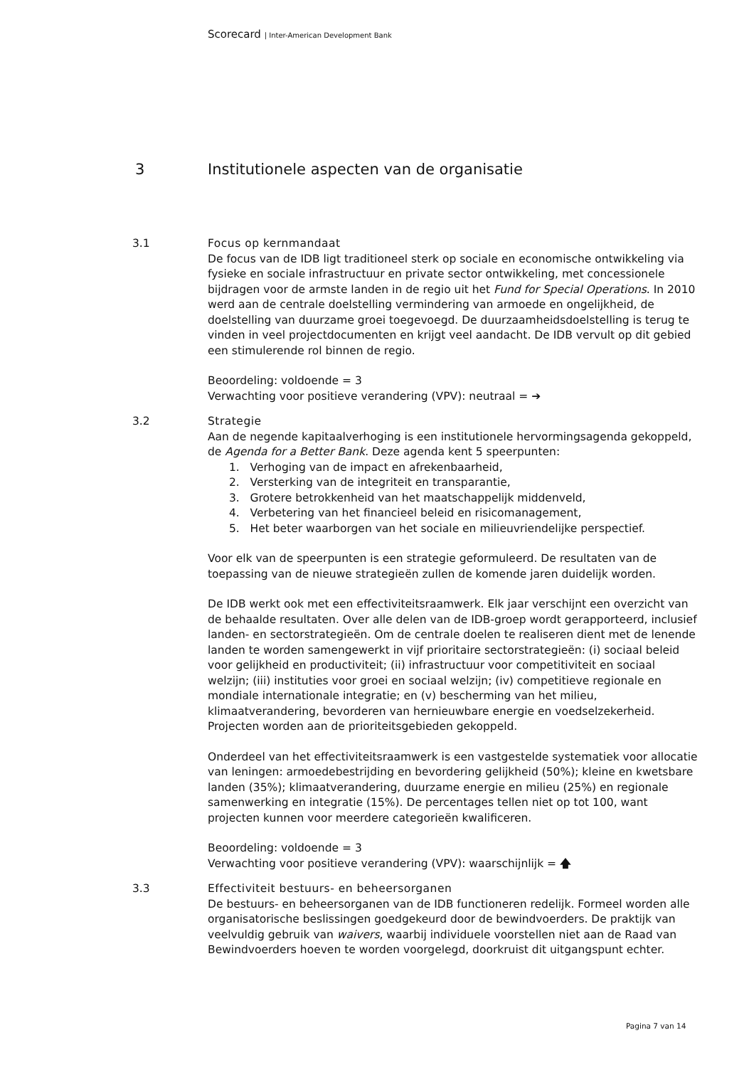Scorecard | Inter-American Development Bank
3 Institutionele aspecten van de organisatie
3.1 Focus op kernmandaat
De focus van de IDB ligt traditioneel sterk op sociale en economische ontwikkeling via fysieke en sociale infrastructuur en private sector ontwikkeling, met concessionele bijdragen voor de armste landen in de regio uit het Fund for Special Operations. In 2010 werd aan de centrale doelstelling vermindering van armoede en ongelijkheid, de doelstelling van duurzame groei toegevoegd. De duurzaamheidsdoelstelling is terug te vinden in veel projectdocumenten en krijgt veel aandacht. De IDB vervult op dit gebied een stimulerende rol binnen de regio.
Beoordeling: voldoende = 3
Verwachting voor positieve verandering (VPV): neutraal = ➔
3.2 Strategie
Aan de negende kapitaalverhoging is een institutionele hervormingsagenda gekoppeld, de Agenda for a Better Bank. Deze agenda kent 5 speerpunten:
1. Verhoging van de impact en afrekenbaarheid,
2. Versterking van de integriteit en transparantie,
3. Grotere betrokkenheid van het maatschappelijk middenveld,
4. Verbetering van het financieel beleid en risicomanagement,
5. Het beter waarborgen van het sociale en milieuvriendelijke perspectief.
Voor elk van de speerpunten is een strategie geformuleerd. De resultaten van de toepassing van de nieuwe strategieën zullen de komende jaren duidelijk worden.
De IDB werkt ook met een effectiviteitsraamwerk. Elk jaar verschijnt een overzicht van de behaalde resultaten. Over alle delen van de IDB-groep wordt gerapporteerd, inclusief landen- en sectorstrategieën. Om de centrale doelen te realiseren dient met de lenende landen te worden samengewerkt in vijf prioritaire sectorstrategieën: (i) sociaal beleid voor gelijkheid en productiviteit; (ii) infrastructuur voor competitiviteit en sociaal welzijn; (iii) instituties voor groei en sociaal welzijn; (iv) competitieve regionale en mondiale internationale integratie; en (v) bescherming van het milieu, klimaatverandering, bevorderen van hernieuwbare energie en voedselzekerheid. Projecten worden aan de prioriteitsgebieden gekoppeld.
Onderdeel van het effectiviteitsraamwerk is een vastgestelde systematiek voor allocatie van leningen: armoedebestrijding en bevordering gelijkheid (50%); kleine en kwetsbare landen (35%); klimaatverandering, duurzame energie en milieu (25%) en regionale samenwerking en integratie (15%). De percentages tellen niet op tot 100, want projecten kunnen voor meerdere categorieën kwalificeren.
Beoordeling: voldoende = 3
Verwachting voor positieve verandering (VPV): waarschijnlijk = 🡅
3.3 Effectiviteit bestuurs- en beheersorganen
De bestuurs- en beheersorganen van de IDB functioneren redelijk. Formeel worden alle organisatorische beslissingen goedgekeurd door de bewindvoerders. De praktijk van veelvuldig gebruik van waivers, waarbij individuele voorstellen niet aan de Raad van Bewindvoerders hoeven te worden voorgelegd, doorkruist dit uitgangspunt echter.
Pagina 7 van 14